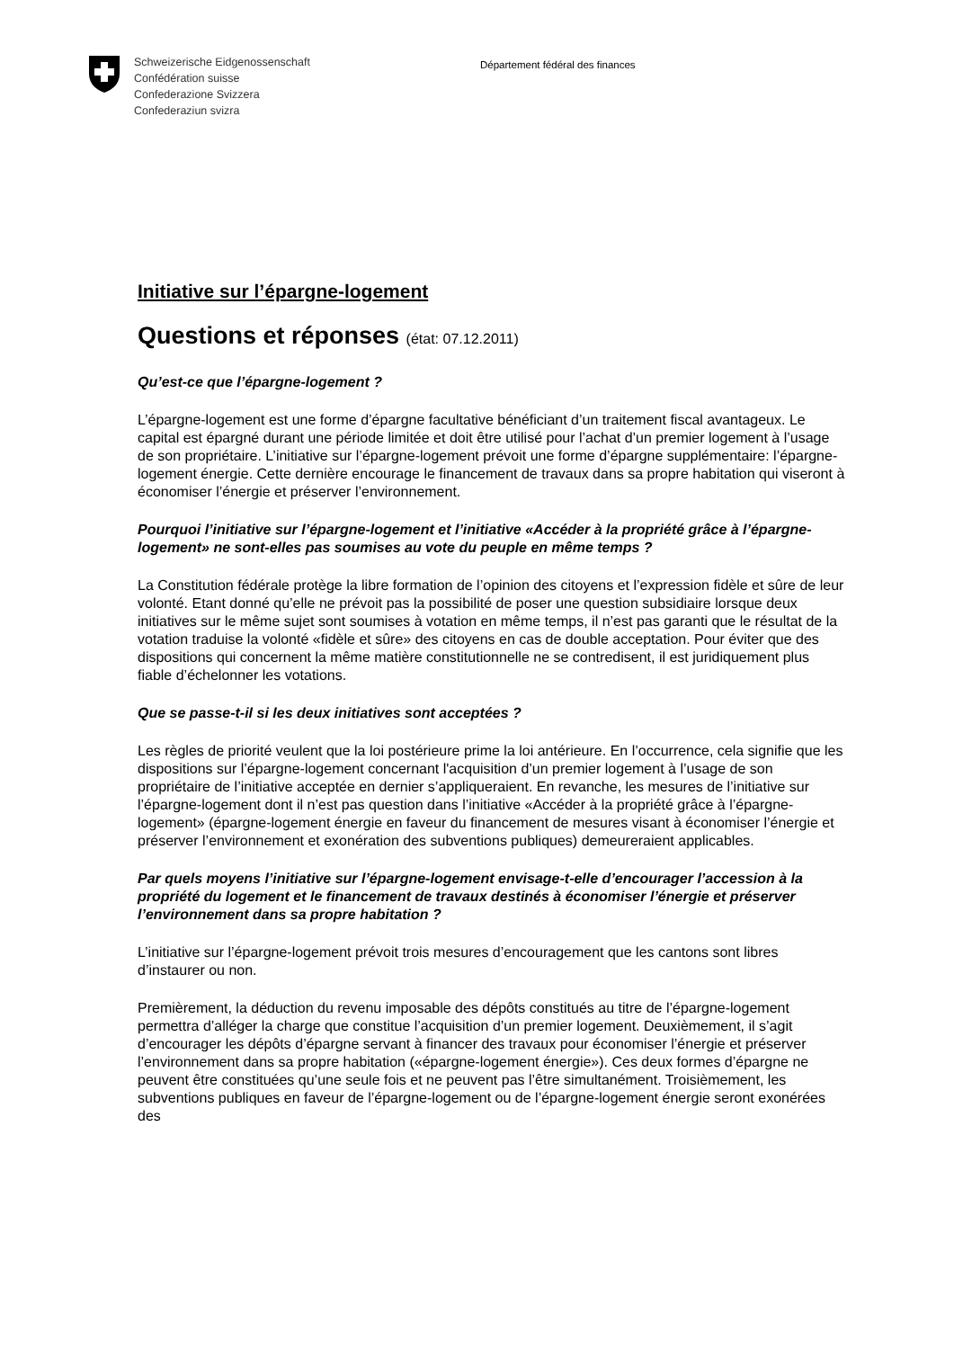Schweizerische Eidgenossenschaft
Confédération suisse
Confederazione Svizzera
Confederaziun svizra
Département fédéral des finances
Initiative sur l’épargne-logement
Questions et réponses (état: 07.12.2011)
Qu’est-ce que l’épargne-logement ?
L’épargne-logement est une forme d’épargne facultative bénéficiant d’un traitement fiscal avantageux. Le capital est épargné durant une période limitée et doit être utilisé pour l’achat d’un premier logement à l’usage de son propriétaire. L’initiative sur l’épargne-logement prévoit une forme d’épargne supplémentaire: l’épargne-logement énergie. Cette dernière encourage le financement de travaux dans sa propre habitation qui viseront à économiser l’énergie et préserver l’environnement.
Pourquoi l’initiative sur l’épargne-logement et l’initiative «Accéder à la propriété grâce à l’épargne-logement» ne sont-elles pas soumises au vote du peuple en même temps ?
La Constitution fédérale protège la libre formation de l’opinion des citoyens et l’expression fidèle et sûre de leur volonté. Etant donné qu’elle ne prévoit pas la possibilité de poser une question subsidiaire lorsque deux initiatives sur le même sujet sont soumises à votation en même temps, il n’est pas garanti que le résultat de la votation traduise la volonté «fidèle et sûre» des citoyens en cas de double acceptation. Pour éviter que des dispositions qui concernent la même matière constitutionnelle ne se contredisent, il est juridiquement plus fiable d’échelonner les votations.
Que se passe-t-il si les deux initiatives sont acceptées ?
Les règles de priorité veulent que la loi postérieure prime la loi antérieure. En l’occurrence, cela signifie que les dispositions sur l’épargne-logement concernant l'acquisition d’un premier logement à l’usage de son propriétaire de l’initiative acceptée en dernier s’appliqueraient. En revanche, les mesures de l’initiative sur l’épargne-logement dont il n’est pas question dans l’initiative «Accéder à la propriété grâce à l’épargne-logement» (épargne-logement énergie en faveur du financement de mesures visant à économiser l’énergie et préserver l’environnement et exonération des subventions publiques) demeureraient applicables.
Par quels moyens l’initiative sur l’épargne-logement envisage-t-elle d’encourager l’accession à la propriété du logement et le financement de travaux destinés à économiser l’énergie et préserver l’environnement dans sa propre habitation ?
L’initiative sur l’épargne-logement prévoit trois mesures d’encouragement que les cantons sont libres d’instaurer ou non.
Premièrement, la déduction du revenu imposable des dépôts constitués au titre de l’épargne-logement permettra d’alléger la charge que constitue l’acquisition d’un premier logement. Deuxièmement, il s’agit d’encourager les dépôts d’épargne servant à financer des travaux pour économiser l’énergie et préserver l’environnement dans sa propre habitation («épargne-logement énergie»). Ces deux formes d’épargne ne peuvent être constituées qu’une seule fois et ne peuvent pas l’être simultanément. Troisièmement, les subventions publiques en faveur de l’épargne-logement ou de l’épargne-logement énergie seront exonérées des